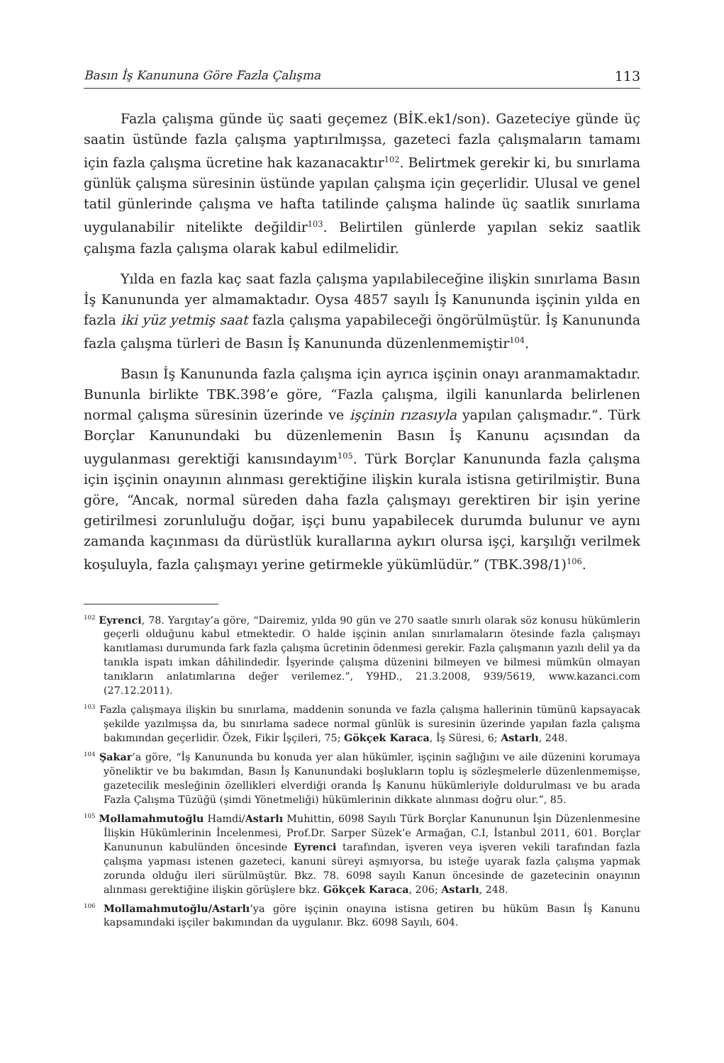Basın İş Kanununa Göre Fazla Çalışma 113
Fazla çalışma günde üç saati geçemez (BİK.ek1/son). Gazeteciye günde üç saatin üstünde fazla çalışma yaptırılmışsa, gazeteci fazla çalışmaların tamamı için fazla çalışma ücretine hak kazanacaktır<sup>102</sup>. Belirtmek gerekir ki, bu sınırlama günlük çalışma süresinin üstünde yapılan çalışma için geçerlidir. Ulusal ve genel tatil günlerinde çalışma ve hafta tatilinde çalışma halinde üç saatlik sınırlama uygulanabilir nitelikte değildir<sup>103</sup>. Belirtilen günlerde yapılan sekiz saatlik çalışma fazla çalışma olarak kabul edilmelidir.
Yılda en fazla kaç saat fazla çalışma yapılabileceğine ilişkin sınırlama Basın İş Kanununda yer almamaktadır. Oysa 4857 sayılı İş Kanununda işçinin yılda en fazla iki yüz yetmiş saat fazla çalışma yapabileceği öngörülmüştür. İş Kanununda fazla çalışma türleri de Basın İş Kanununda düzenlenmemiştir<sup>104</sup>.
Basın İş Kanununda fazla çalışma için ayrıca işçinin onayı aranmamaktadır. Bununla birlikte TBK.398’e göre, “Fazla çalışma, ilgili kanunlarda belirlenen normal çalışma süresinin üzerinde ve işçinin rızasıyla yapılan çalışmadır.”. Türk Borçlar Kanunundaki bu düzenlemenin Basın İş Kanunu açısından da uygulanması gerektiği kanısındayım<sup>105</sup>. Türk Borçlar Kanununda fazla çalışma için işçinin onayının alınması gerektiğine ilişkin kurala istisna getirilmiştir. Buna göre, “Ancak, normal süreden daha fazla çalışmayı gerektiren bir işin yerine getirilmesi zorunluluğu doğar, işçi bunu yapabilecek durumda bulunur ve aynı zamanda kaçınması da dürüstlük kurallarına aykırı olursa işçi, karşılığı verilmek koşuluyla, fazla çalışmayı yerine getirmekle yükümlüdür.” (TBK.398/1)<sup>106</sup>.
<sup>102</sup> Eyrenci, 78. Yargıtay’a göre, “Dairemiz, yılda 90 gün ve 270 saatle sınırlı olarak söz konusu hükümlerin geçerli olduğunu kabul etmektedir. O halde işçinin anılan sınırlamaların ötesinde fazla çalışmayı kanıtlaması durumunda fark fazla çalışma ücretinin ödenmesi gerekir. Fazla çalışmanın yazılı delil ya da tanıkla ispatı imkan dâhilindedir. İşyerinde çalışma düzenini bilmeyen ve bilmesi mümkün olmayan tanıkların anlatımlarına değer verilemez.”, Y9HD., 21.3.2008, 939/5619, www.kazanci.com (27.12.2011).
<sup>103</sup> Fazla çalışmaya ilişkin bu sınırlama, maddenin sonunda ve fazla çalışma hallerinin tümünü kapsayacak şekilde yazılmışsa da, bu sınırlama sadece normal günlük is suresinin üzerinde yapılan fazla çalışma bakımından geçerlidir. Özek, Fikir İşçileri, 75; Gökçek Karaca, İş Süresi, 6; Astarlı, 248.
<sup>104</sup> Şakar’a göre, “İş Kanununda bu konuda yer alan hükümler, işçinin sağlığını ve aile düzenini korumaya yöneliktir ve bu bakımdan, Basın İş Kanunundaki boşlukların toplu iş sözleşmelerle düzenlenmemişse, gazetecilik mesleğinin özellikleri elverdiği oranda İş Kanunu hükümleriyle doldurulması ve bu arada Fazla Çalışma Tüzüğü (şimdi Yönetmeliği) hükümlerinin dikkate alınması doğru olur.”, 85.
<sup>105</sup> Mollamahmutoğlu Hamdi/Astarlı Muhittin, 6098 Sayılı Türk Borçlar Kanununun İşin Düzenlenmesine İlişkin Hükümlerinin İncelenmesi, Prof.Dr. Sarper Süzek’e Armağan, C.I, İstanbul 2011, 601. Borçlar Kanununun kabulünden öncesinde Eyrenci tarafından, işveren veya işveren vekili tarafından fazla çalışma yapması istenen gazeteci, kanuni süreyi aşmıyorsa, bu isteğe uyarak fazla çalışma yapmak zorunda olduğu ileri sürülmüştür. Bkz. 78. 6098 sayılı Kanun öncesinde de gazetecinin onayının alınması gerektiğine ilişkin görüşlere bkz. Gökçek Karaca, 206; Astarlı, 248.
<sup>106</sup> Mollamahmutoğlu/Astarlı’ya göre işçinin onayına istisna getiren bu hüküm Basın İş Kanunu kapsamındaki işçiler bakımından da uygulanır. Bkz. 6098 Sayılı, 604.